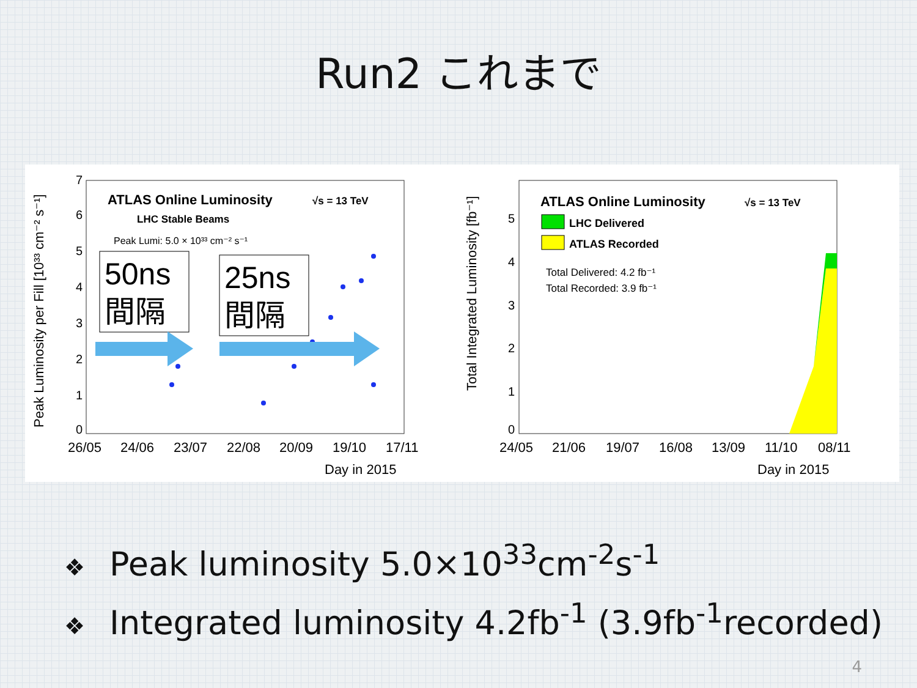Run2 これまで
ATLAS Online Luminosity
√s = 13 TeV
LHC Stable Beams
Peak Lumi: 5.0 × 10³³ cm⁻² s⁻¹
0
1
2
3
4
5
6
7
26/05
24/06
23/07
22/08
20/09
19/10
17/11
Day in 2015
Peak Luminosity per Fill [10³³ cm⁻² s⁻¹]
50ns
間隔
25ns
間隔
ATLAS Online Luminosity
√s = 13 TeV
LHC Delivered
ATLAS Recorded
Total Delivered: 4.2 fb⁻¹
Total Recorded: 3.9 fb⁻¹
0
1
2
3
4
5
24/05
21/06
19/07
16/08
13/09
11/10
08/11
Day in 2015
Total Integrated Luminosity [fb⁻¹]
❖ Peak luminosity 5.0×10<sup>33</sup>cm<sup>-2</sup>s<sup>-1</sup>
❖ Integrated luminosity 4.2fb<sup>-1</sup> (3.9fb<sup>-1</sup>recorded)
4